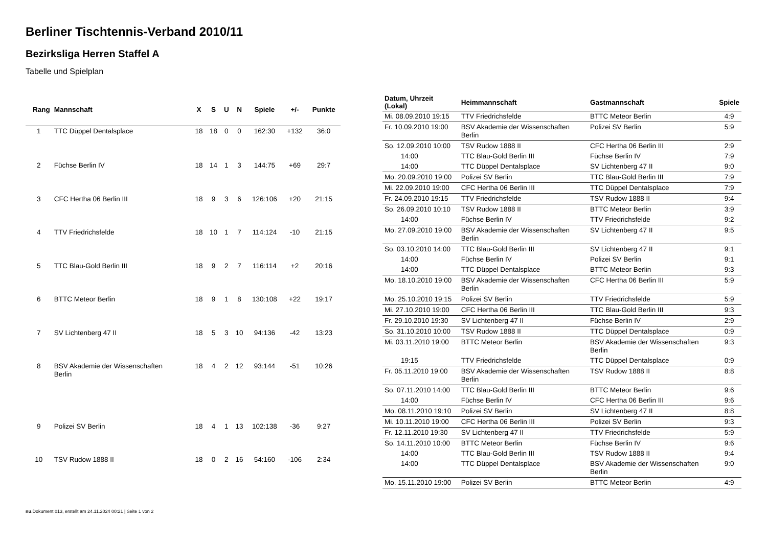Berliner Tischtennis-Verband 2010/11
Bezirksliga Herren Staffel A
Tabelle und Spielplan
| Rang | Mannschaft | X | S | U | N | Spiele | +/- | Punkte |
| --- | --- | --- | --- | --- | --- | --- | --- | --- |
| 1 | TTC Düppel Dentalsplace | 18 | 18 | 0 | 0 | 162:30 | +132 | 36:0 |
| 2 | Füchse Berlin IV | 18 | 14 | 1 | 3 | 144:75 | +69 | 29:7 |
| 3 | CFC Hertha 06 Berlin III | 18 | 9 | 3 | 6 | 126:106 | +20 | 21:15 |
| 4 | TTV Friedrichsfelde | 18 | 10 | 1 | 7 | 114:124 | -10 | 21:15 |
| 5 | TTC Blau-Gold Berlin III | 18 | 9 | 2 | 7 | 116:114 | +2 | 20:16 |
| 6 | BTTC Meteor Berlin | 18 | 9 | 1 | 8 | 130:108 | +22 | 19:17 |
| 7 | SV Lichtenberg 47 II | 18 | 5 | 3 | 10 | 94:136 | -42 | 13:23 |
| 8 | BSV Akademie der Wissenschaften Berlin | 18 | 4 | 2 | 12 | 93:144 | -51 | 10:26 |
| 9 | Polizei SV Berlin | 18 | 4 | 1 | 13 | 102:138 | -36 | 9:27 |
| 10 | TSV Rudow 1888 II | 18 | 0 | 2 | 16 | 54:160 | -106 | 2:34 |
| Datum, Uhrzeit (Lokal) | Heimmannschaft | Gastmannschaft | Spiele |
| --- | --- | --- | --- |
| Mi. 08.09.2010 19:15 | TTV Friedrichsfelde | BTTC Meteor Berlin | 4:9 |
| Fr. 10.09.2010 19:00 | BSV Akademie der Wissenschaften Berlin | Polizei SV Berlin | 5:9 |
| So. 12.09.2010 10:00 | TSV Rudow 1888 II | CFC Hertha 06 Berlin III | 2:9 |
| 14:00 | TTC Blau-Gold Berlin III | Füchse Berlin IV | 7:9 |
| 14:00 | TTC Düppel Dentalsplace | SV Lichtenberg 47 II | 9:0 |
| Mo. 20.09.2010 19:00 | Polizei SV Berlin | TTC Blau-Gold Berlin III | 7:9 |
| Mi. 22.09.2010 19:00 | CFC Hertha 06 Berlin III | TTC Düppel Dentalsplace | 7:9 |
| Fr. 24.09.2010 19:15 | TTV Friedrichsfelde | TSV Rudow 1888 II | 9:4 |
| So. 26.09.2010 10:10 | TSV Rudow 1888 II | BTTC Meteor Berlin | 3:9 |
| 14:00 | Füchse Berlin IV | TTV Friedrichsfelde | 9:2 |
| Mo. 27.09.2010 19:00 | BSV Akademie der Wissenschaften Berlin | SV Lichtenberg 47 II | 9:5 |
| So. 03.10.2010 14:00 | TTC Blau-Gold Berlin III | SV Lichtenberg 47 II | 9:1 |
| 14:00 | Füchse Berlin IV | Polizei SV Berlin | 9:1 |
| 14:00 | TTC Düppel Dentalsplace | BTTC Meteor Berlin | 9:3 |
| Mo. 18.10.2010 19:00 | BSV Akademie der Wissenschaften Berlin | CFC Hertha 06 Berlin III | 5:9 |
| Mo. 25.10.2010 19:15 | Polizei SV Berlin | TTV Friedrichsfelde | 5:9 |
| Mi. 27.10.2010 19:00 | CFC Hertha 06 Berlin III | TTC Blau-Gold Berlin III | 9:3 |
| Fr. 29.10.2010 19:30 | SV Lichtenberg 47 II | Füchse Berlin IV | 2:9 |
| So. 31.10.2010 10:00 | TSV Rudow 1888 II | TTC Düppel Dentalsplace | 0:9 |
| Mi. 03.11.2010 19:00 | BTTC Meteor Berlin | BSV Akademie der Wissenschaften Berlin | 9:3 |
| 19:15 | TTV Friedrichsfelde | TTC Düppel Dentalsplace | 0:9 |
| Fr. 05.11.2010 19:00 | BSV Akademie der Wissenschaften Berlin | TSV Rudow 1888 II | 8:8 |
| So. 07.11.2010 14:00 | TTC Blau-Gold Berlin III | BTTC Meteor Berlin | 9:6 |
| 14:00 | Füchse Berlin IV | CFC Hertha 06 Berlin III | 9:6 |
| Mo. 08.11.2010 19:10 | Polizei SV Berlin | SV Lichtenberg 47 II | 8:8 |
| Mi. 10.11.2010 19:00 | CFC Hertha 06 Berlin III | Polizei SV Berlin | 9:3 |
| Fr. 12.11.2010 19:30 | SV Lichtenberg 47 II | TTV Friedrichsfelde | 5:9 |
| So. 14.11.2010 10:00 | BTTC Meteor Berlin | Füchse Berlin IV | 9:6 |
| 14:00 | TTC Blau-Gold Berlin III | TSV Rudow 1888 II | 9:4 |
| 14:00 | TTC Düppel Dentalsplace | BSV Akademie der Wissenschaften Berlin | 9:0 |
| Mo. 15.11.2010 19:00 | Polizei SV Berlin | BTTC Meteor Berlin | 4:9 |
nu.Dokument 013, erstellt am 24.11.2024 00:21 | Seite 1 von 2